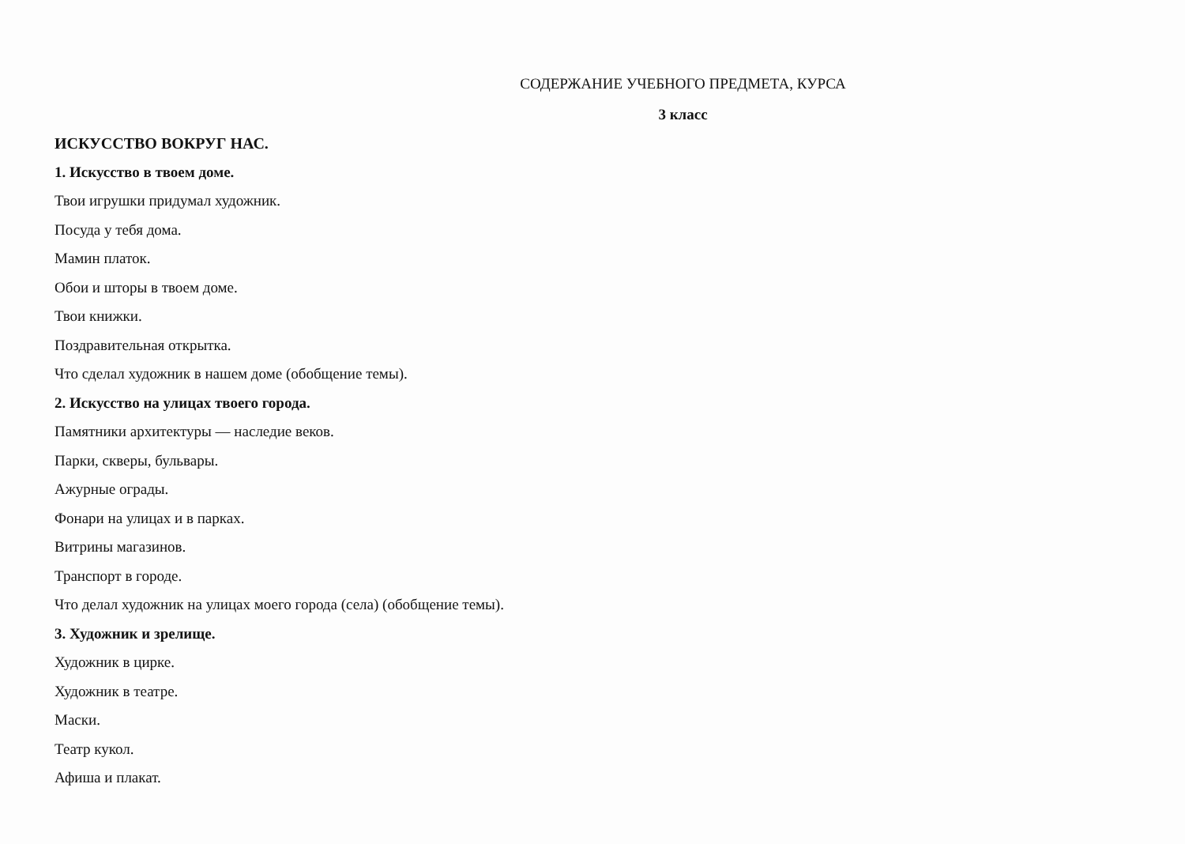СОДЕРЖАНИЕ УЧЕБНОГО ПРЕДМЕТА, КУРСА
3 класс
ИСКУССТВО ВОКРУГ НАС.
1. Искусство в твоем доме.
Твои игрушки придумал художник.
Посуда у тебя дома.
Мамин платок.
Обои и шторы в твоем доме.
Твои книжки.
Поздравительная открытка.
Что сделал художник в нашем доме (обобщение темы).
2. Искусство на улицах твоего города.
Памятники архитектуры — наследие веков.
Парки, скверы, бульвары.
Ажурные ограды.
Фонари на улицах и в парках.
Витрины магазинов.
Транспорт в городе.
Что делал художник на улицах моего города (села) (обобщение темы).
3. Художник и зрелище.
Художник в цирке.
Художник в театре.
Маски.
Театр кукол.
Афиша и плакат.